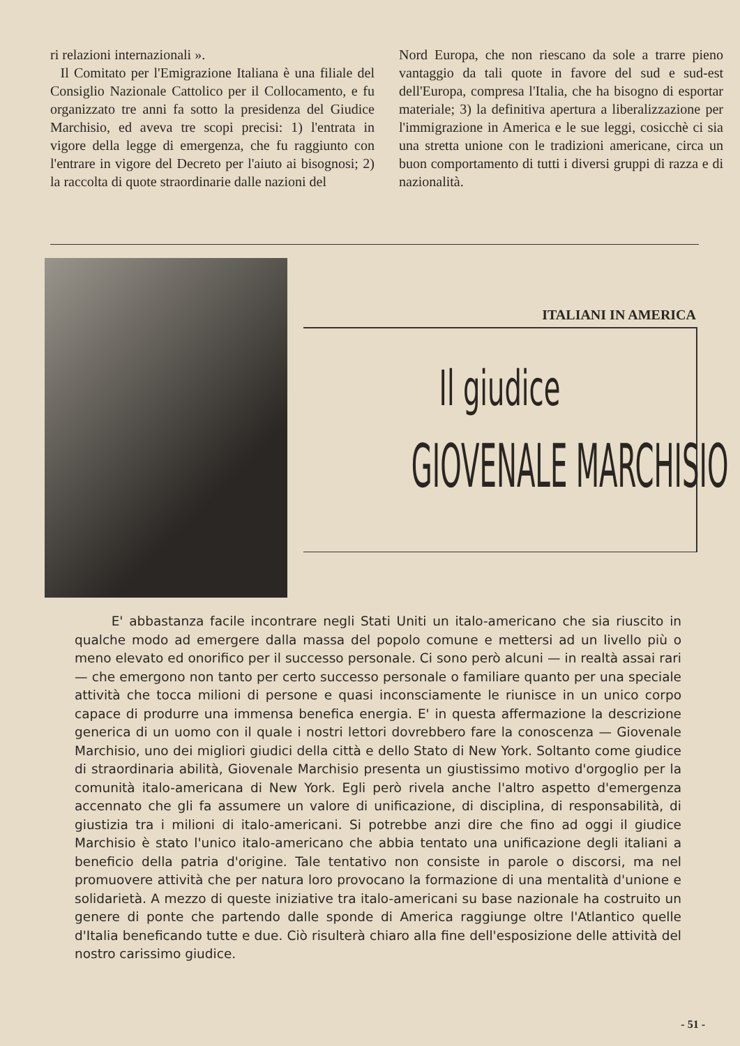ri relazioni internazionali ».
Il Comitato per l'Emigrazione Italiana è una filiale del Consiglio Nazionale Cattolico per il Collocamento, e fu organizzato tre anni fa sotto la presidenza del Giudice Marchisio, ed aveva tre scopi precisi: 1) l'entrata in vigore della legge di emergenza, che fu raggiunto con l'entrare in vigore del Decreto per l'aiuto ai bisognosi; 2) la raccolta di quote straordinarie dalle nazioni del
Nord Europa, che non riescano da sole a trarre pieno vantaggio da tali quote in favore del sud e sud-est dell'Europa, compresa l'Italia, che ha bisogno di esportar materiale; 3) la definitiva apertura a liberalizzazione per l'immigrazione in America e le sue leggi, cosicchè ci sia una stretta unione con le tradizioni americane, circa un buon comportamento di tutti i diversi gruppi di razza e di nazionalità.
ITALIANI IN AMERICA
Il giudice
GIOVENALE MARCHISIO
E' abbastanza facile incontrare negli Stati Uniti un italo-americano che sia riuscito in qualche modo ad emergere dalla massa del popolo comune e mettersi ad un livello più o meno elevato ed onorifico per il successo personale. Ci sono però alcuni — in realtà assai rari — che emergono non tanto per certo successo personale o familiare quanto per una speciale attività che tocca milioni di persone e quasi inconsciamente le riunisce in un unico corpo capace di produrre una immensa benefica energia. E' in questa affermazione la descrizione generica di un uomo con il quale i nostri lettori dovrebbero fare la conoscenza — Giovenale Marchisio, uno dei migliori giudici della città e dello Stato di New York. Soltanto come giudice di straordinaria abilità, Giovenale Marchisio presenta un giustissimo motivo d'orgoglio per la comunità italo-americana di New York. Egli però rivela anche l'altro aspetto d'emergenza accennato che gli fa assumere un valore di unificazione, di disciplina, di responsabilità, di giustizia tra i milioni di italo-americani. Si potrebbe anzi dire che fino ad oggi il giudice Marchisio è stato l'unico italo-americano che abbia tentato una unificazione degli italiani a beneficio della patria d'origine. Tale tentativo non consiste in parole o discorsi, ma nel promuovere attività che per natura loro provocano la formazione di una mentalità d'unione e solidarietà. A mezzo di queste iniziative tra italo-americani su base nazionale ha costruito un genere di ponte che partendo dalle sponde di America raggiunge oltre l'Atlantico quelle d'Italia beneficando tutte e due. Ciò risulterà chiaro alla fine dell'esposizione delle attività del nostro carissimo giudice.
- 51 -